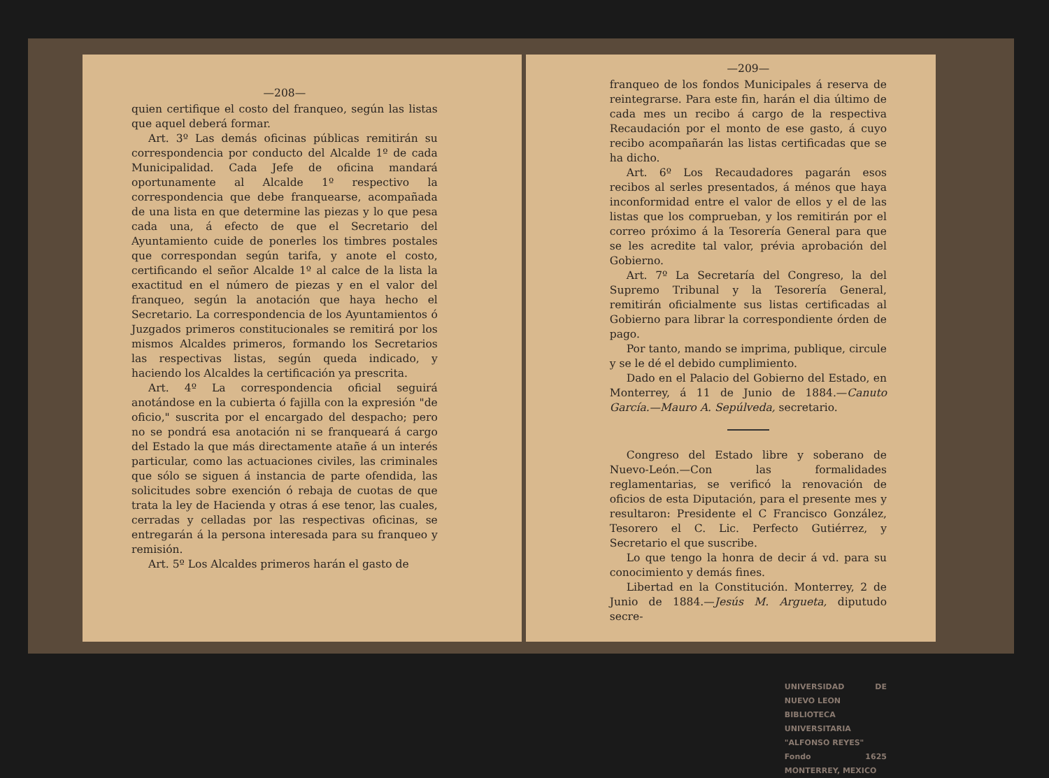—208—
quien certifique el costo del franqueo, según las listas que aquel deberá formar.
Art. 3º Las demás oficinas públicas remitirán su correspondencia por conducto del Alcalde 1º de cada Municipalidad. Cada Jefe de oficina mandará oportunamente al Alcalde 1º respectivo la correspondencia que debe franquearse, acompañada de una lista en que determine las piezas y lo que pesa cada una, á efecto de que el Secretario del Ayuntamiento cuide de ponerles los timbres postales que correspondan según tarifa, y anote el costo, certificando el señor Alcalde 1º al calce de la lista la exactitud en el número de piezas y en el valor del franqueo, según la anotación que haya hecho el Secretario. La correspondencia de los Ayuntamientos ó Juzgados primeros constitucionales se remitirá por los mismos Alcaldes primeros, formando los Secretarios las respectivas listas, según queda indicado, y haciendo los Alcaldes la certificación ya prescrita.
Art. 4º La correspondencia oficial seguirá anotándose en la cubierta ó fajilla con la expresión "de oficio," suscrita por el encargado del despacho; pero no se pondrá esa anotación ni se franqueará á cargo del Estado la que más directamente atañe á un interés particular, como las actuaciones civiles, las criminales que sólo se siguen á instancia de parte ofendida, las solicitudes sobre exención ó rebaja de cuotas de que trata la ley de Hacienda y otras á ese tenor, las cuales, cerradas y celladas por las respectivas oficinas, se entregarán á la persona interesada para su franqueo y remisión.
Art. 5º Los Alcaldes primeros harán el gasto de
—209—
franqueo de los fondos Municipales á reserva de reintegrarse. Para este fin, harán el dia último de cada mes un recibo á cargo de la respectiva Recaudación por el monto de ese gasto, á cuyo recibo acompañarán las listas certificadas que se ha dicho.
Art. 6º Los Recaudadores pagarán esos recibos al serles presentados, á ménos que haya inconformidad entre el valor de ellos y el de las listas que los comprueban, y los remitirán por el correo próximo á la Tesorería General para que se les acredite tal valor, prévia aprobación del Gobierno.
Art. 7º La Secretaría del Congreso, la del Supremo Tribunal y la Tesorería General, remitirán oficialmente sus listas certificadas al Gobierno para librar la correspondiente órden de pago.
Por tanto, mando se imprima, publique, circule y se le dé el debido cumplimiento.
Dado en el Palacio del Gobierno del Estado, en Monterrey, á 11 de Junio de 1884.—Canuto García.—Mauro A. Sepúlveda, secretario.
Congreso del Estado libre y soberano de Nuevo-León.—Con las formalidades reglamentarias, se verificó la renovación de oficios de esta Diputación, para el presente mes y resultaron: Presidente el C Francisco González, Tesorero el C. Lic. Perfecto Gutiérrez, y Secretario el que suscribe.
Lo que tengo la honra de decir á vd. para su conocimiento y demás fines.
Libertad en la Constitución. Monterrey, 2 de Junio de 1884.—Jesús M. Argueta, diputudo secre-
UNIVERSIDAD DE NUEVO LEON
BIBLIOTECA UNIVERSITARIA
"ALFONSO REYES"
Fondo 1625 MONTERREY, MEXICO